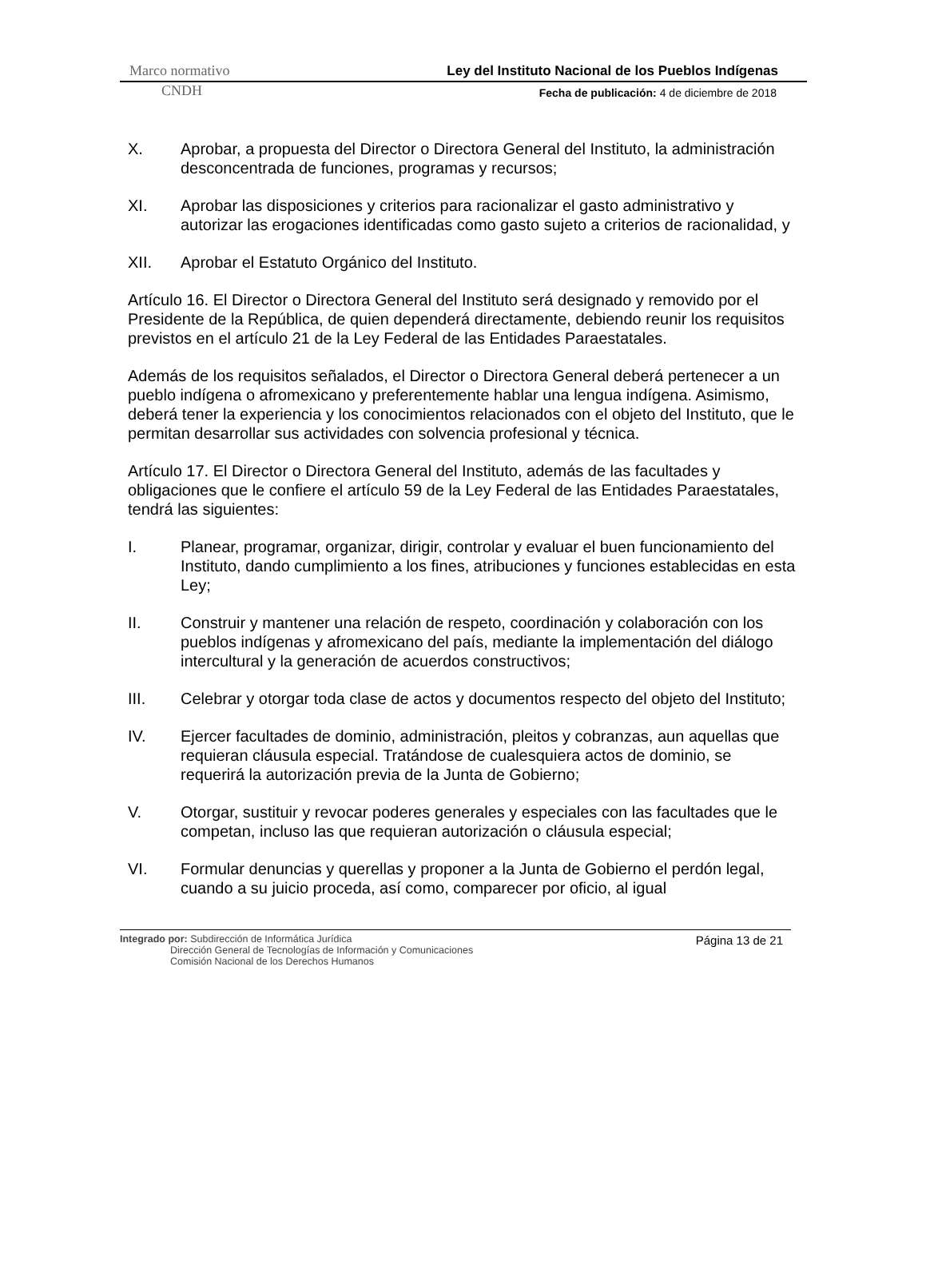Marco normativo Ley del Instituto Nacional de los Pueblos Indígenas
CNDH Fecha de publicación: 4 de diciembre de 2018
X. Aprobar, a propuesta del Director o Directora General del Instituto, la administración desconcentrada de funciones, programas y recursos;
XI. Aprobar las disposiciones y criterios para racionalizar el gasto administrativo y autorizar las erogaciones identificadas como gasto sujeto a criterios de racionalidad, y
XII. Aprobar el Estatuto Orgánico del Instituto.
Artículo 16. El Director o Directora General del Instituto será designado y removido por el Presidente de la República, de quien dependerá directamente, debiendo reunir los requisitos previstos en el artículo 21 de la Ley Federal de las Entidades Paraestatales.
Además de los requisitos señalados, el Director o Directora General deberá pertenecer a un pueblo indígena o afromexicano y preferentemente hablar una lengua indígena. Asimismo, deberá tener la experiencia y los conocimientos relacionados con el objeto del Instituto, que le permitan desarrollar sus actividades con solvencia profesional y técnica.
Artículo 17. El Director o Directora General del Instituto, además de las facultades y obligaciones que le confiere el artículo 59 de la Ley Federal de las Entidades Paraestatales, tendrá las siguientes:
I. Planear, programar, organizar, dirigir, controlar y evaluar el buen funcionamiento del Instituto, dando cumplimiento a los fines, atribuciones y funciones establecidas en esta Ley;
II. Construir y mantener una relación de respeto, coordinación y colaboración con los pueblos indígenas y afromexicano del país, mediante la implementación del diálogo intercultural y la generación de acuerdos constructivos;
III. Celebrar y otorgar toda clase de actos y documentos respecto del objeto del Instituto;
IV. Ejercer facultades de dominio, administración, pleitos y cobranzas, aun aquellas que requieran cláusula especial. Tratándose de cualesquiera actos de dominio, se requerirá la autorización previa de la Junta de Gobierno;
V. Otorgar, sustituir y revocar poderes generales y especiales con las facultades que le competan, incluso las que requieran autorización o cláusula especial;
VI. Formular denuncias y querellas y proponer a la Junta de Gobierno el perdón legal, cuando a su juicio proceda, así como, comparecer por oficio, al igual
Página 13 de 21
Integrado por: Subdirección de Informática Jurídica
Dirección General de Tecnologías de Información y Comunicaciones
Comisión Nacional de los Derechos Humanos